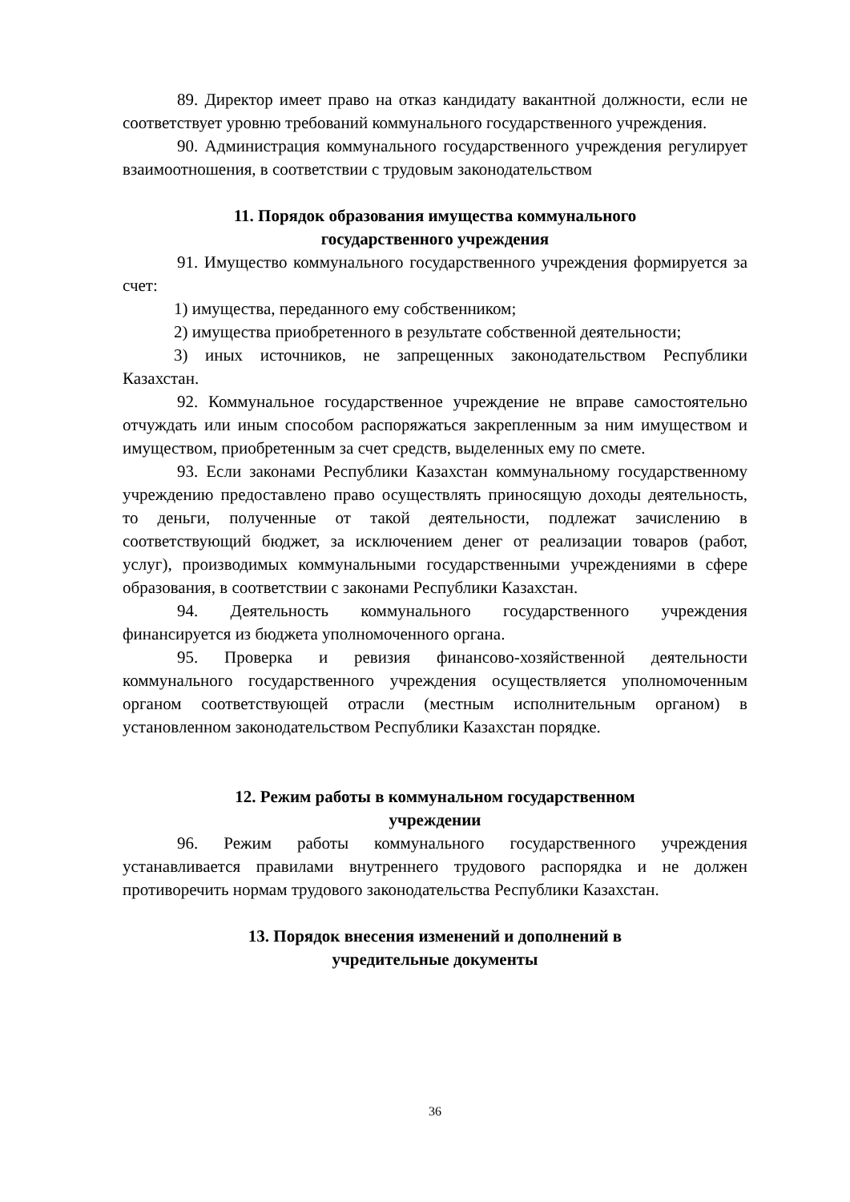89. Директор имеет право на отказ кандидату вакантной должности, если не соответствует уровню требований коммунального государственного учреждения.
90. Администрация коммунального государственного учреждения регулирует взаимоотношения, в соответствии с трудовым законодательством
11. Порядок образования имущества коммунального
государственного учреждения
91. Имущество коммунального государственного учреждения формируется за счет:
1) имущества, переданного ему собственником;
2) имущества приобретенного в результате собственной деятельности;
3) иных источников, не запрещенных законодательством Республики Казахстан.
92. Коммунальное государственное учреждение не вправе самостоятельно отчуждать или иным способом распоряжаться закрепленным за ним имуществом и имуществом, приобретенным за счет средств, выделенных ему по смете.
93. Если законами Республики Казахстан коммунальному государственному учреждению предоставлено право осуществлять приносящую доходы деятельность, то деньги, полученные от такой деятельности, подлежат зачислению в соответствующий бюджет, за исключением денег от реализации товаров (работ, услуг), производимых коммунальными государственными учреждениями в сфере образования, в соответствии с законами Республики Казахстан.
94. Деятельность коммунального государственного учреждения финансируется из бюджета уполномоченного органа.
95. Проверка и ревизия финансово-хозяйственной деятельности коммунального государственного учреждения осуществляется уполномоченным органом соответствующей отрасли (местным исполнительным органом) в установленном законодательством Республики Казахстан порядке.
12. Режим работы в коммунальном государственном
учреждении
96. Режим работы коммунального государственного учреждения устанавливается правилами внутреннего трудового распорядка и не должен противоречить нормам трудового законодательства Республики Казахстан.
13. Порядок внесения изменений и дополнений в
учредительные документы
36